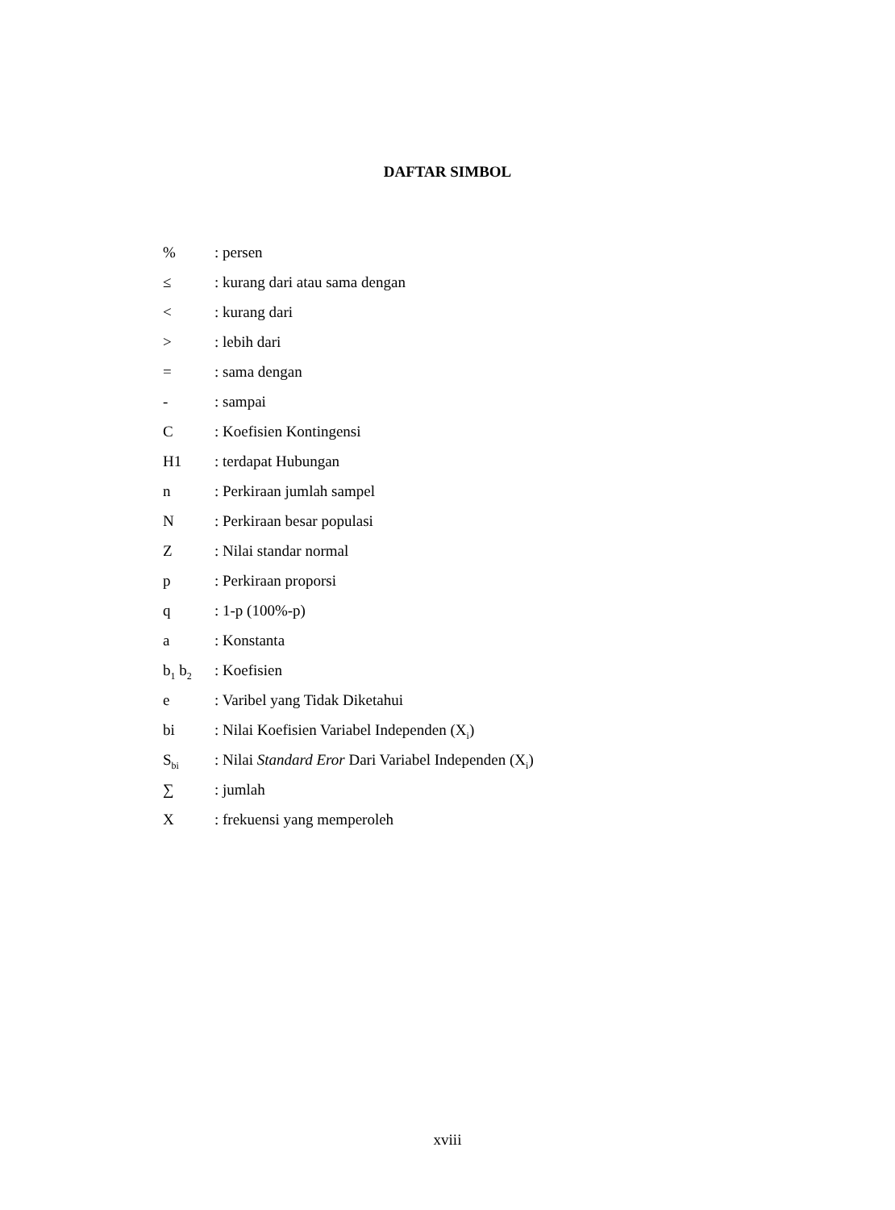DAFTAR SIMBOL
% : persen
≤ : kurang dari atau sama dengan
< : kurang dari
> : lebih dari
= : sama dengan
- : sampai
C : Koefisien Kontingensi
H1 : terdapat Hubungan
n : Perkiraan jumlah sampel
N : Perkiraan besar populasi
Z : Nilai standar normal
p : Perkiraan proporsi
q : 1-p (100%-p)
a : Konstanta
b<sub>1</sub> b<sub>2</sub>
: Koefisien
e : Varibel yang Tidak Diketahui
bi : Nilai Koefisien Variabel Independen (X<sub>i</sub>)
S<sub>bi</sub>
: Nilai Standard Eror Dari Variabel Independen (X<sub>i</sub>)
∑ : jumlah
X : frekuensi yang memperoleh
xviii